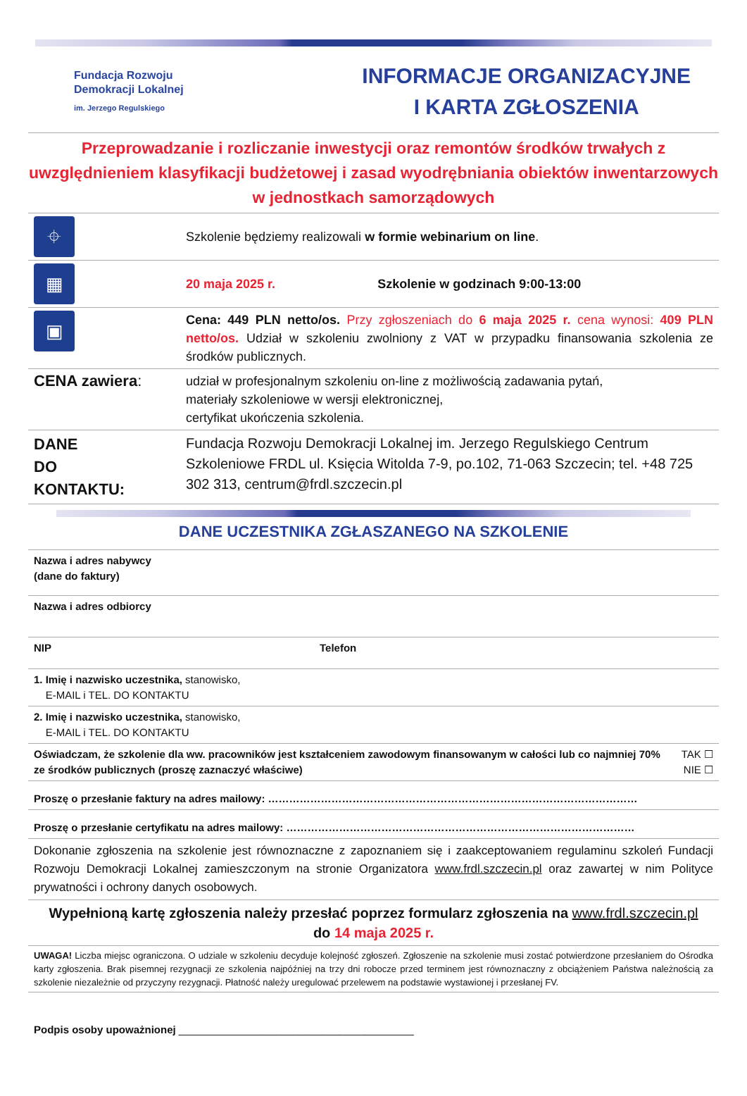Fundacja Rozwoju
Demokracji Lokalnej
im. Jerzego Regulskiego
INFORMACJE ORGANIZACYJNE
I KARTA ZGŁOSZENIA
Przeprowadzanie i rozliczanie inwestycji oraz remontów środków trwałych z uwzględnieniem klasyfikacji budżetowej i zasad wyodrębniania obiektów inwentarzowych w jednostkach samorządowych
| ⌖ | Szkolenie będziemy realizowali w formie webinarium on line . |
| ▦ | 20 maja 2025 r. Szkolenie w godzinach 9:00-13:00 |
| ▣ | Cena: 449 PLN netto/os. Przy zgłoszeniach do 6 maja 2025 r. cena wynosi: 409 PLN netto/os. Udział w szkoleniu zwolniony z VAT w przypadku finansowania szkolenia ze środków publicznych. |
| CENA zawiera : | udział w profesjonalnym szkoleniu on-line z możliwością zadawania pytań, materiały szkoleniowe w wersji elektronicznej, certyfikat ukończenia szkolenia. |
| DANE DO KONTAKTU: | Fundacja Rozwoju Demokracji Lokalnej im. Jerzego Regulskiego Centrum Szkoleniowe FRDL ul. Księcia Witolda 7-9, po.102, 71-063 Szczecin; tel. +48 725 302 313, centrum@frdl.szczecin.pl |
DANE UCZESTNIKA ZGŁASZANEGO NA SZKOLENIE
| Nazwa i adres nabywcy (dane do faktury) | | |
| Nazwa i adres odbiorcy | | |
| NIP | Telefon | |
| 1. Imię i nazwisko uczestnika, stanowisko, E-MAIL i TEL. DO KONTAKTU | | |
| 2. Imię i nazwisko uczestnika, stanowisko, E-MAIL i TEL. DO KONTAKTU | | |
| Oświadczam, że szkolenie dla ww. pracowników jest kształceniem zawodowym finansowanym w całości lub co najmniej 70% ze środków publicznych (proszę zaznaczyć właściwe) | | TAK ☐ NIE ☐ |
| Proszę o przesłanie faktury na adres mailowy: …………………………………………………………………………………………… | | |
| Proszę o przesłanie certyfikatu na adres mailowy: ……………………………………………………………………………………… | | |
| Dokonanie zgłoszenia na szkolenie jest równoznaczne z zapoznaniem się i zaakceptowaniem regulaminu szkoleń Fundacji Rozwoju Demokracji Lokalnej zamieszczonym na stronie Organizatora www.frdl.szczecin.pl oraz zawartej w nim Polityce prywatności i ochrony danych osobowych. | | |
| Wypełnioną kartę zgłoszenia należy przesłać poprzez formularz zgłoszenia na www.frdl.szczecin.pl do 14 maja 2025 r. | | |
| UWAGA! Liczba miejsc ograniczona. O udziale w szkoleniu decyduje kolejność zgłoszeń. Zgłoszenie na szkolenie musi zostać potwierdzone przesłaniem do Ośrodka karty zgłoszenia. Brak pisemnej rezygnacji ze szkolenia najpóźniej na trzy dni robocze przed terminem jest równoznaczny z obciążeniem Państwa należnością za szkolenie niezależnie od przyczyny rezygnacji. Płatność należy uregulować przelewem na podstawie wystawionej i przesłanej FV. | | |
Podpis osoby upoważnionej ________________________________________